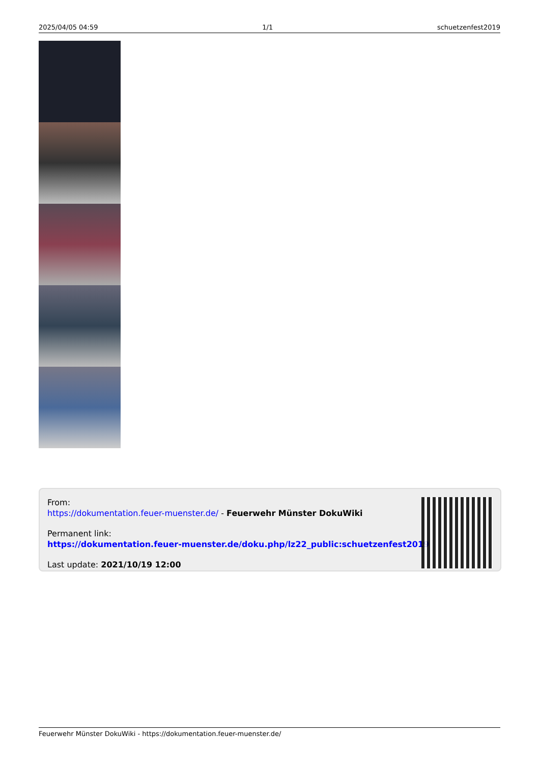2025/04/05 04:59 1/1 schuetzenfest2019
From:
https://dokumentation.feuer-muenster.de/ - Feuerwehr Münster DokuWiki
Permanent link:
https://dokumentation.feuer-muenster.de/doku.php/lz22_public:schuetzenfest2019
Last update: 2021/10/19 12:00
Feuerwehr Münster DokuWiki - https://dokumentation.feuer-muenster.de/